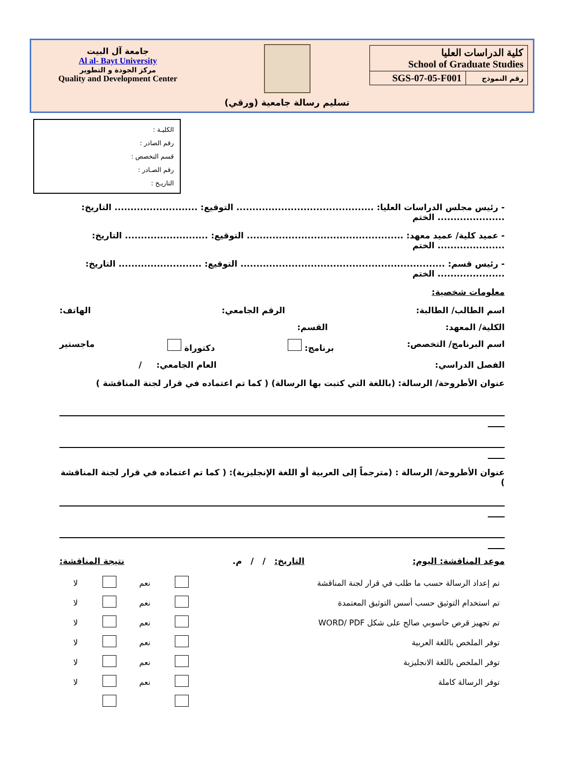| كلية الدراسات العليا School of Graduate Studies | |
| رقم النموذج | SGS-07-05-F001 |
تسليم رسالة جامعية (ورقي)
جامعة آل البيت
Al al- Bayt University
مركز الجودة و التطوير
Quality and Development Center
الكليـة :
رقم الصادر :
قسم التخصص :
رقم الصـادر :
التاريـخ :
- رئيس مجلس الدراسات العليا: ........................................... التوقيع: .......................... التاريخ:
..................... الختم
- عميد كلية/ عميد معهد: ................................................. التوقيع: .......................... التاريخ:
..................... الختم
- رئيس قسم: ................................................................ التوقيع: .......................... التاريخ:
..................... الختم
معلومات شخصية:
اسم الطالب/ الطالبة: الرقم الجامعي: الهاتف:
الكلية/ المعهد: القسم:
اسم البرنامج/ التخصص: برنامج: دكتوراة ماجستير
الفصل الدراسي: العام الجامعي: /
عنوان الأطروحة/ الرسالة: (باللغة التي كتبت بها الرسالة) ( كما تم اعتماده في قرار لجنة المناقشة )
عنوان الأطروحة/ الرسالة : (مترجماً إلى العربية أو اللغة الإنجليزية): ( كما تم اعتماده في قرار لجنة المناقشة )
موعد المناقشة: اليوم: التاريخ: / / م. نتيجة المناقشة:
| تم إعداد الرسالة حسب ما طلب في قرار لجنة المناقشة | | نعم | | لا |
| تم استخدام التوثيق حسب أسس التوثيق المعتمدة | | نعم | | لا |
| تم تجهيز قرص حاسوبي صالح على شكل WORD/ PDF | | نعم | | لا |
| توفر الملخص باللغة العربية | | نعم | | لا |
| توفر الملخص باللغة الانجليزية | | نعم | | لا |
| توفر الرسالة كاملة | | نعم | | لا |